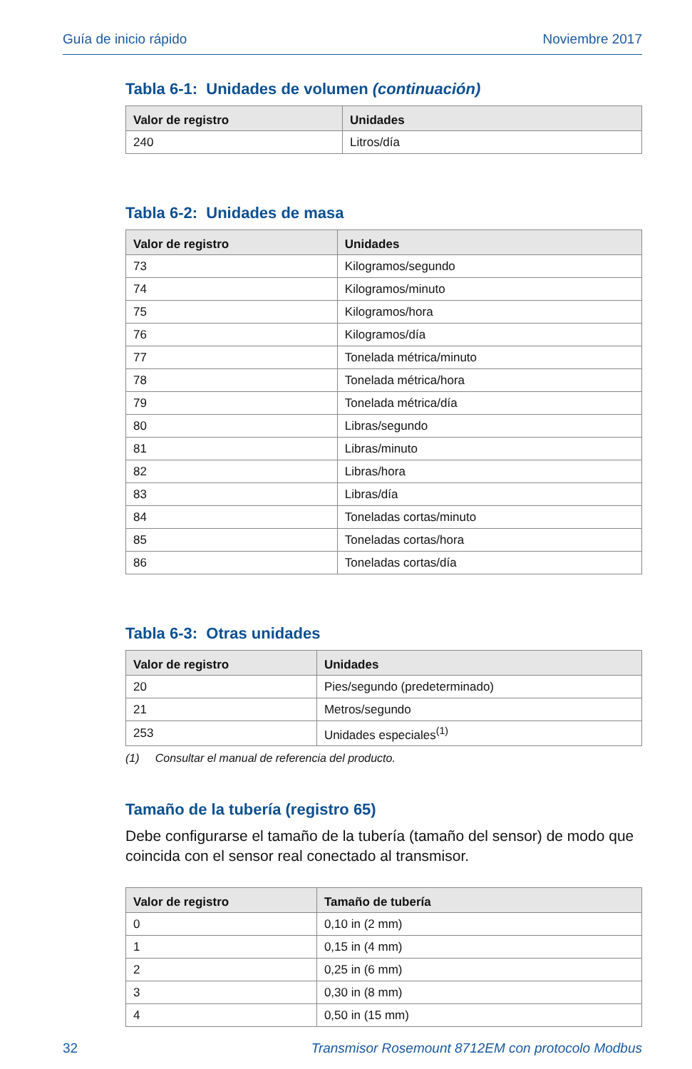Guía de inicio rápido Noviembre 2017
Tabla 6-1: Unidades de volumen (continuación)
| Valor de registro | Unidades |
| --- | --- |
| 240 | Litros/día |
Tabla 6-2: Unidades de masa
| Valor de registro | Unidades |
| --- | --- |
| 73 | Kilogramos/segundo |
| 74 | Kilogramos/minuto |
| 75 | Kilogramos/hora |
| 76 | Kilogramos/día |
| 77 | Tonelada métrica/minuto |
| 78 | Tonelada métrica/hora |
| 79 | Tonelada métrica/día |
| 80 | Libras/segundo |
| 81 | Libras/minuto |
| 82 | Libras/hora |
| 83 | Libras/día |
| 84 | Toneladas cortas/minuto |
| 85 | Toneladas cortas/hora |
| 86 | Toneladas cortas/día |
Tabla 6-3: Otras unidades
| Valor de registro | Unidades |
| --- | --- |
| 20 | Pies/segundo (predeterminado) |
| 21 | Metros/segundo |
| 253 | Unidades especiales<sup>(1)</sup> |
(1) Consultar el manual de referencia del producto.
Tamaño de la tubería (registro 65)
Debe configurarse el tamaño de la tubería (tamaño del sensor) de modo que coincida con el sensor real conectado al transmisor.
| Valor de registro | Tamaño de tubería |
| --- | --- |
| 0 | 0,10 in (2 mm) |
| 1 | 0,15 in (4 mm) |
| 2 | 0,25 in (6 mm) |
| 3 | 0,30 in (8 mm) |
| 4 | 0,50 in (15 mm) |
32 Transmisor Rosemount 8712EM con protocolo Modbus